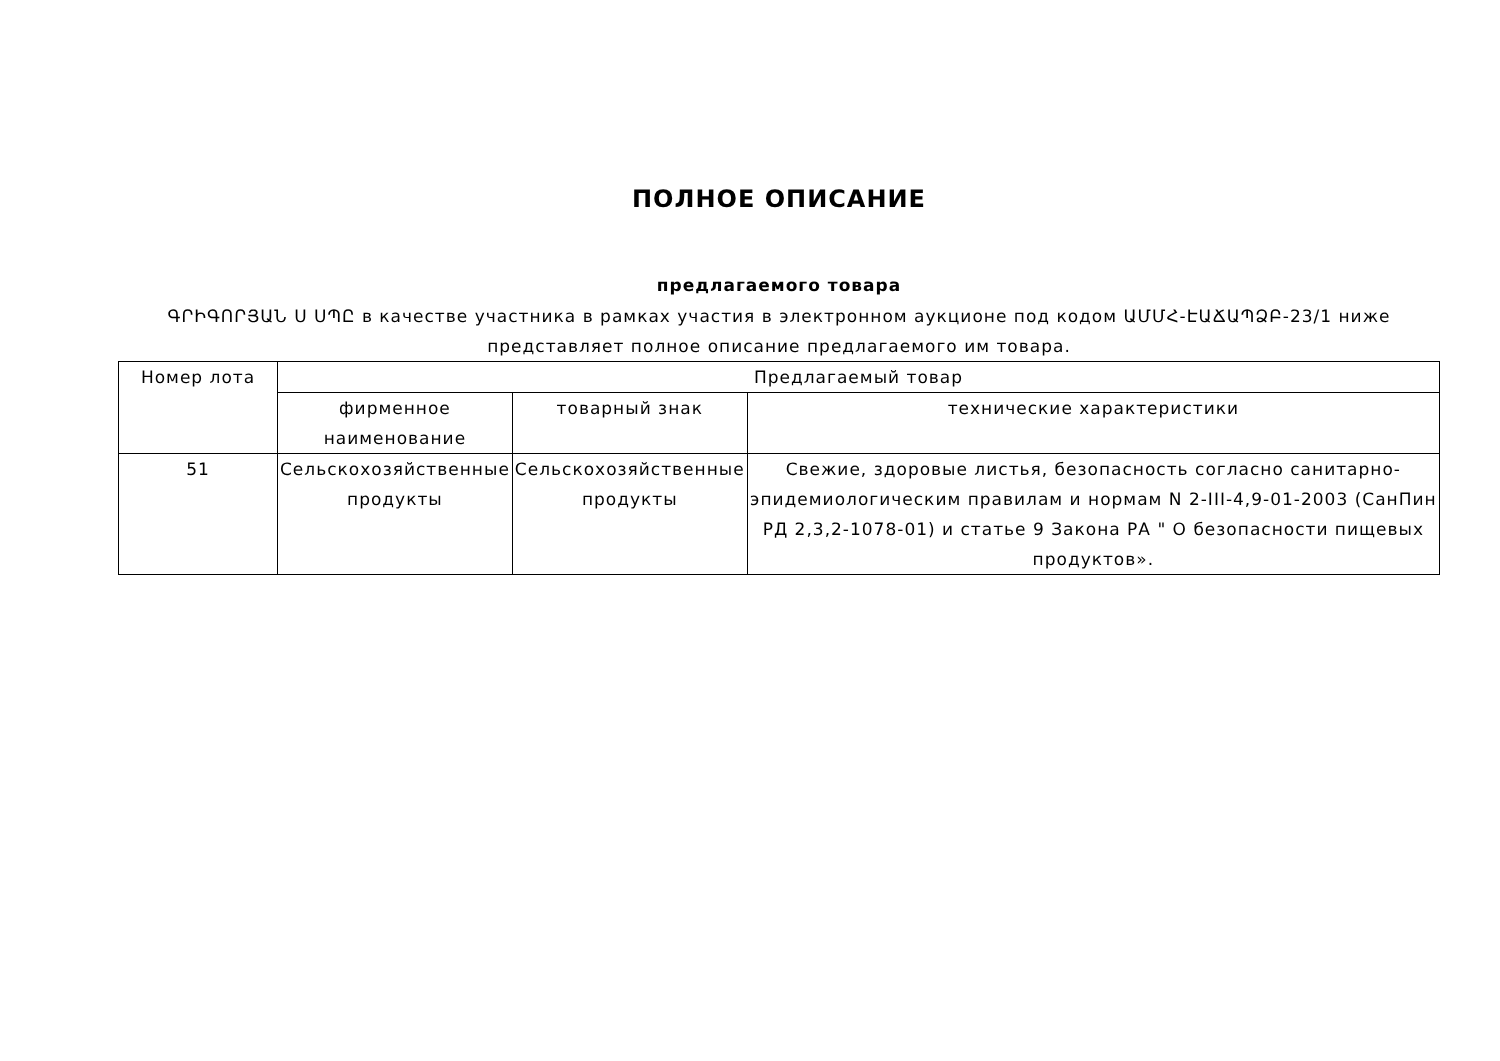ПОЛНОЕ ОПИСАНИЕ
предлагаемого товара
ԳՐԻԳՈՐՅԱՆ Ս ՍՊԸ в качестве участника в рамках участия в электронном аукционе под кодом ԱՄՄՀ-ԷԱՃԱՊՁԲ-23/1 ниже представляет полное описание предлагаемого им товара.
| Номер лота | Предлагаемый товар | | |
| --- | --- | --- | --- |
| | фирменное наименование | товарный знак | технические характеристики |
| 51 | Сельскохозяйственные продукты | Сельскохозяйственные продукты | Свежие, здоровые листья, безопасность согласно санитарно-эпидемиологическим правилам и нормам N 2-III-4,9-01-2003 (СанПин РД 2,3,2-1078-01) и статье 9 Закона РА " О безопасности пищевых продуктов». |